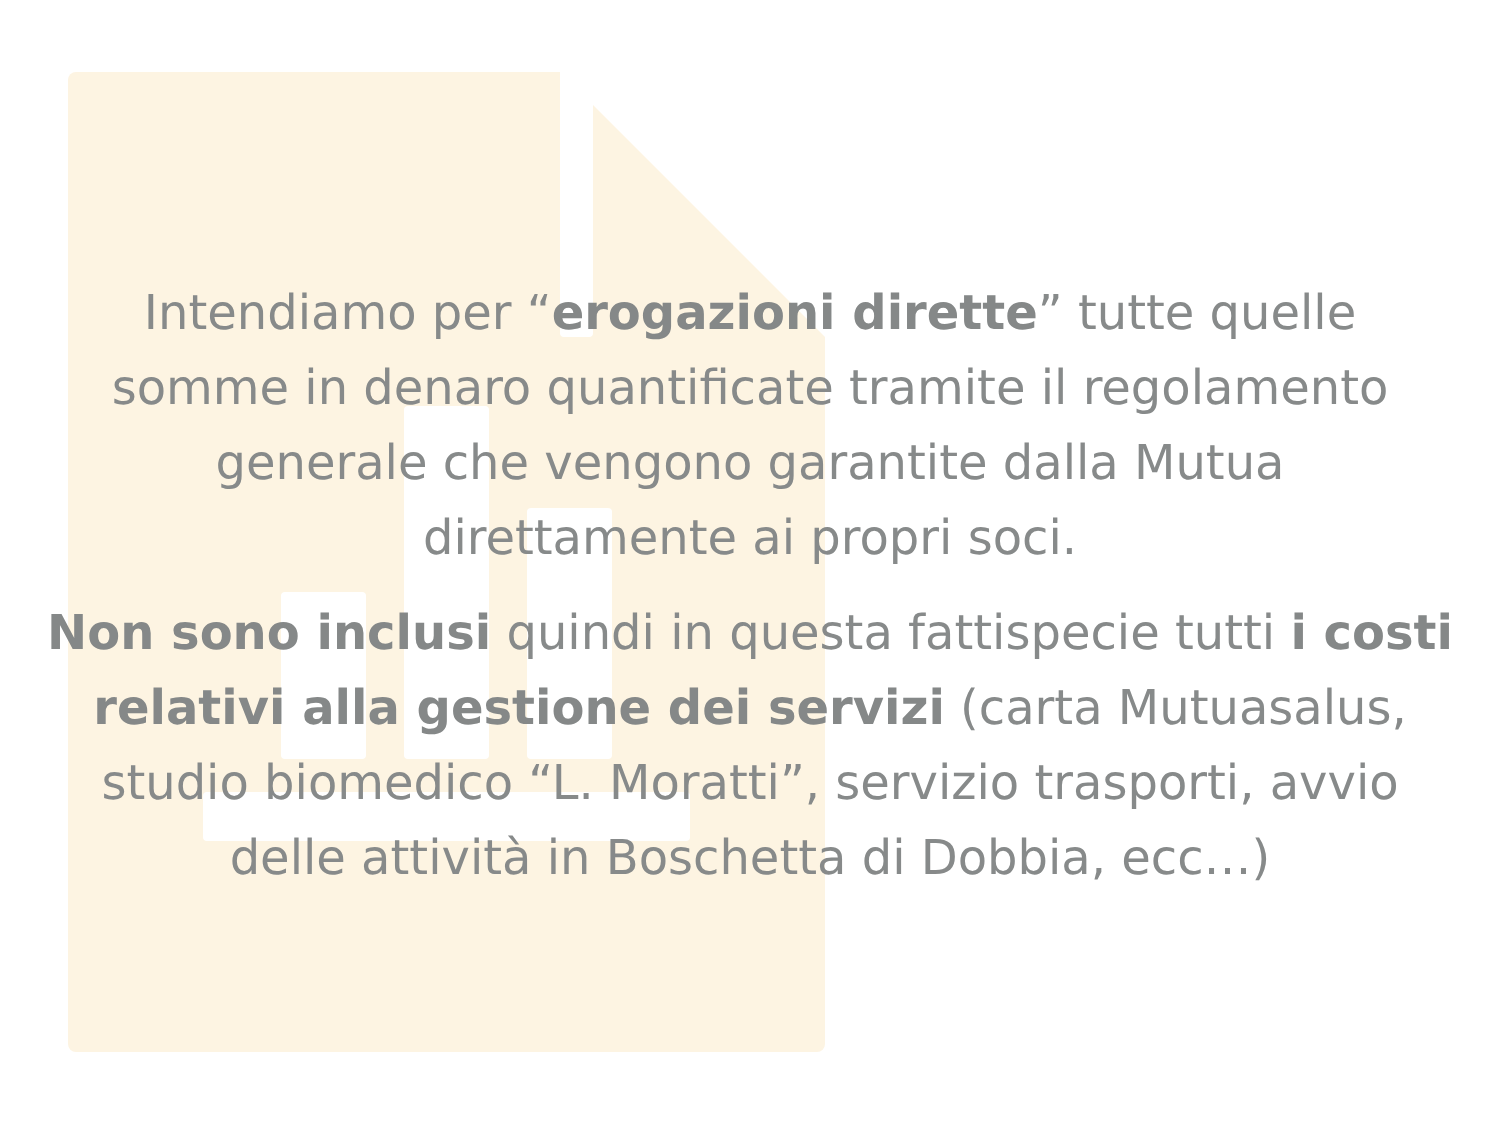Intendiamo per “erogazioni dirette” tutte quelle
somme in denaro quantificate tramite il regolamento
generale che vengono garantite dalla Mutua
direttamente ai propri soci.
Non sono inclusi quindi in questa fattispecie tutti i costi
relativi alla gestione dei servizi (carta Mutuasalus,
studio biomedico “L. Moratti”, servizio trasporti, avvio
delle attività in Boschetta di Dobbia, ecc…)